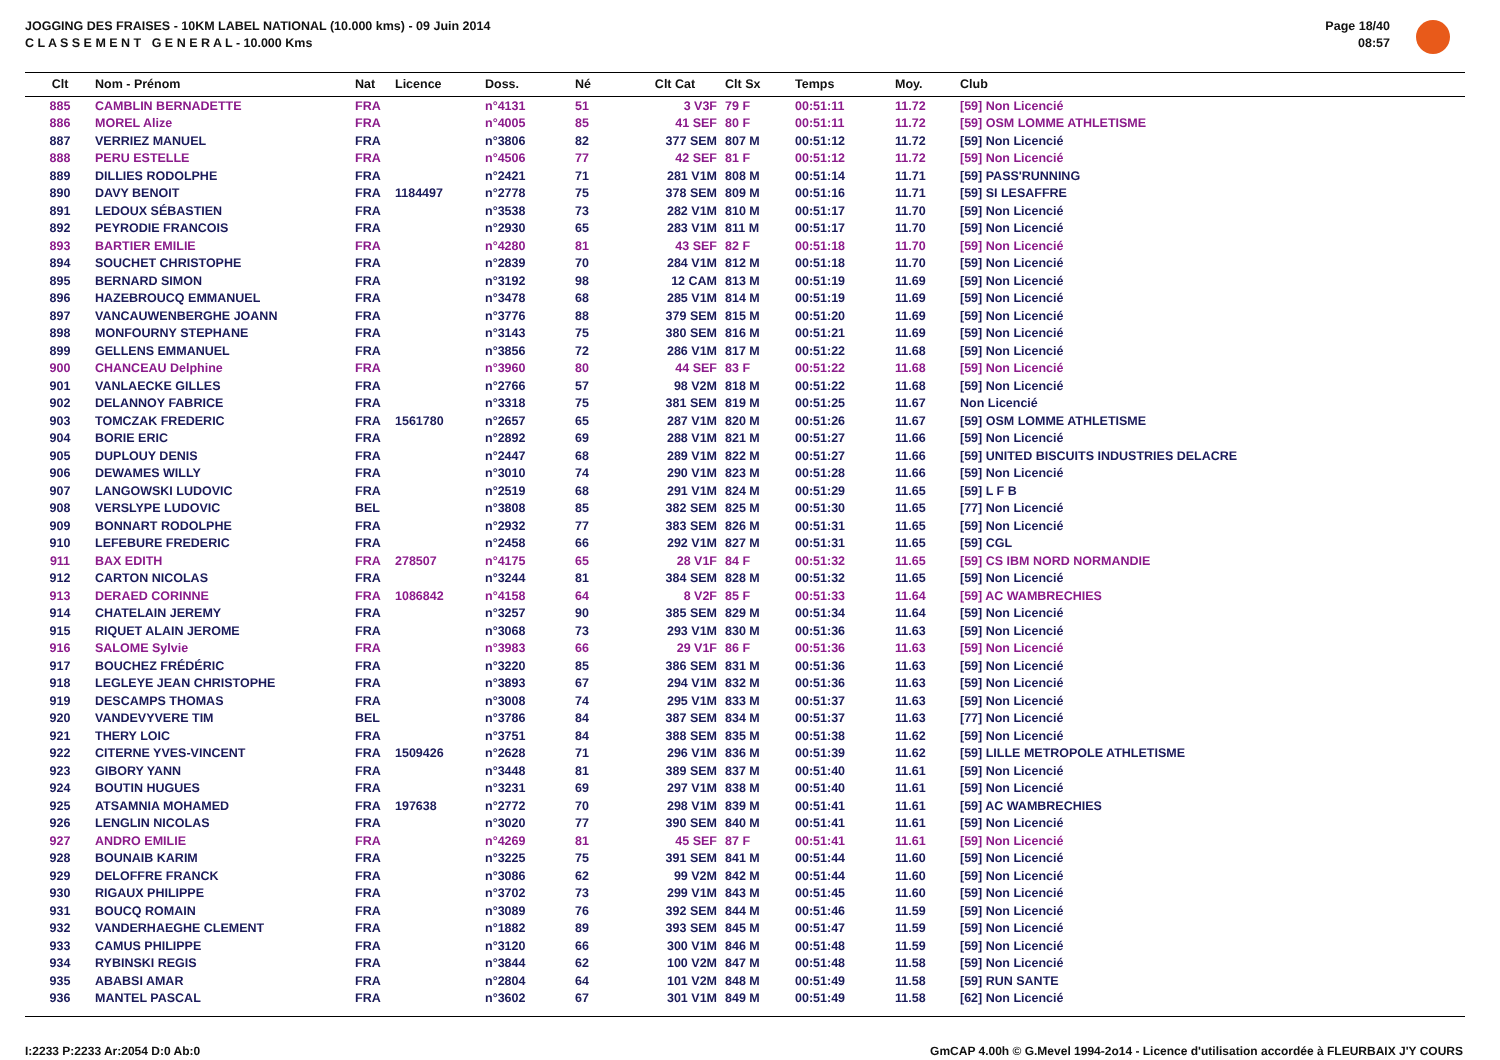JOGGING DES FRAISES - 10KM LABEL NATIONAL (10.000 kms) - 09 Juin 2014
C L A S S E M E N T G E N E R A L - 10.000 Kms
Page 18/40
08:57
| Clt | Nom - Prénom | Nat | Licence | Doss. | Né | Clt Cat | Clt Sx | Temps | Moy. | Club |
| --- | --- | --- | --- | --- | --- | --- | --- | --- | --- | --- |
| 885 | CAMBLIN BERNADETTE | FRA | | n°4131 | 51 | 3 V3F | 79 F | 00:51:11 | 11.72 | [59] Non Licencié |
| 886 | MOREL Alize | FRA | | n°4005 | 85 | 41 SEF | 80 F | 00:51:11 | 11.72 | [59] OSM LOMME ATHLETISME |
| 887 | VERRIEZ MANUEL | FRA | | n°3806 | 82 | 377 SEM | 807 M | 00:51:12 | 11.72 | [59] Non Licencié |
| 888 | PERU ESTELLE | FRA | | n°4506 | 77 | 42 SEF | 81 F | 00:51:12 | 11.72 | [59] Non Licencié |
| 889 | DILLIES RODOLPHE | FRA | | n°2421 | 71 | 281 V1M | 808 M | 00:51:14 | 11.71 | [59] PASS'RUNNING |
| 890 | DAVY BENOIT | FRA | 1184497 | n°2778 | 75 | 378 SEM | 809 M | 00:51:16 | 11.71 | [59] SI LESAFFRE |
| 891 | LEDOUX SÉBASTIEN | FRA | | n°3538 | 73 | 282 V1M | 810 M | 00:51:17 | 11.70 | [59] Non Licencié |
| 892 | PEYRODIE FRANCOIS | FRA | | n°2930 | 65 | 283 V1M | 811 M | 00:51:17 | 11.70 | [59] Non Licencié |
| 893 | BARTIER EMILIE | FRA | | n°4280 | 81 | 43 SEF | 82 F | 00:51:18 | 11.70 | [59] Non Licencié |
| 894 | SOUCHET CHRISTOPHE | FRA | | n°2839 | 70 | 284 V1M | 812 M | 00:51:18 | 11.70 | [59] Non Licencié |
| 895 | BERNARD SIMON | FRA | | n°3192 | 98 | 12 CAM | 813 M | 00:51:19 | 11.69 | [59] Non Licencié |
| 896 | HAZEBROUCQ EMMANUEL | FRA | | n°3478 | 68 | 285 V1M | 814 M | 00:51:19 | 11.69 | [59] Non Licencié |
| 897 | VANCAUWENBERGHE JOANN | FRA | | n°3776 | 88 | 379 SEM | 815 M | 00:51:20 | 11.69 | [59] Non Licencié |
| 898 | MONFOURNY STEPHANE | FRA | | n°3143 | 75 | 380 SEM | 816 M | 00:51:21 | 11.69 | [59] Non Licencié |
| 899 | GELLENS EMMANUEL | FRA | | n°3856 | 72 | 286 V1M | 817 M | 00:51:22 | 11.68 | [59] Non Licencié |
| 900 | CHANCEAU Delphine | FRA | | n°3960 | 80 | 44 SEF | 83 F | 00:51:22 | 11.68 | [59] Non Licencié |
| 901 | VANLAECKE GILLES | FRA | | n°2766 | 57 | 98 V2M | 818 M | 00:51:22 | 11.68 | [59] Non Licencié |
| 902 | DELANNOY FABRICE | FRA | | n°3318 | 75 | 381 SEM | 819 M | 00:51:25 | 11.67 | Non Licencié |
| 903 | TOMCZAK FREDERIC | FRA | 1561780 | n°2657 | 65 | 287 V1M | 820 M | 00:51:26 | 11.67 | [59] OSM LOMME ATHLETISME |
| 904 | BORIE ERIC | FRA | | n°2892 | 69 | 288 V1M | 821 M | 00:51:27 | 11.66 | [59] Non Licencié |
| 905 | DUPLOUY DENIS | FRA | | n°2447 | 68 | 289 V1M | 822 M | 00:51:27 | 11.66 | [59] UNITED BISCUITS INDUSTRIES DELACRE |
| 906 | DEWAMES WILLY | FRA | | n°3010 | 74 | 290 V1M | 823 M | 00:51:28 | 11.66 | [59] Non Licencié |
| 907 | LANGOWSKI LUDOVIC | FRA | | n°2519 | 68 | 291 V1M | 824 M | 00:51:29 | 11.65 | [59] L F B |
| 908 | VERSLYPE LUDOVIC | BEL | | n°3808 | 85 | 382 SEM | 825 M | 00:51:30 | 11.65 | [77] Non Licencié |
| 909 | BONNART RODOLPHE | FRA | | n°2932 | 77 | 383 SEM | 826 M | 00:51:31 | 11.65 | [59] Non Licencié |
| 910 | LEFEBURE FREDERIC | FRA | | n°2458 | 66 | 292 V1M | 827 M | 00:51:31 | 11.65 | [59] CGL |
| 911 | BAX EDITH | FRA | 278507 | n°4175 | 65 | 28 V1F | 84 F | 00:51:32 | 11.65 | [59] CS IBM NORD NORMANDIE |
| 912 | CARTON NICOLAS | FRA | | n°3244 | 81 | 384 SEM | 828 M | 00:51:32 | 11.65 | [59] Non Licencié |
| 913 | DERAED CORINNE | FRA | 1086842 | n°4158 | 64 | 8 V2F | 85 F | 00:51:33 | 11.64 | [59] AC WAMBRECHIES |
| 914 | CHATELAIN JEREMY | FRA | | n°3257 | 90 | 385 SEM | 829 M | 00:51:34 | 11.64 | [59] Non Licencié |
| 915 | RIQUET ALAIN JEROME | FRA | | n°3068 | 73 | 293 V1M | 830 M | 00:51:36 | 11.63 | [59] Non Licencié |
| 916 | SALOME Sylvie | FRA | | n°3983 | 66 | 29 V1F | 86 F | 00:51:36 | 11.63 | [59] Non Licencié |
| 917 | BOUCHEZ FRÉDÉRIC | FRA | | n°3220 | 85 | 386 SEM | 831 M | 00:51:36 | 11.63 | [59] Non Licencié |
| 918 | LEGLEYE JEAN CHRISTOPHE | FRA | | n°3893 | 67 | 294 V1M | 832 M | 00:51:36 | 11.63 | [59] Non Licencié |
| 919 | DESCAMPS THOMAS | FRA | | n°3008 | 74 | 295 V1M | 833 M | 00:51:37 | 11.63 | [59] Non Licencié |
| 920 | VANDEVYVERE TIM | BEL | | n°3786 | 84 | 387 SEM | 834 M | 00:51:37 | 11.63 | [77] Non Licencié |
| 921 | THERY LOIC | FRA | | n°3751 | 84 | 388 SEM | 835 M | 00:51:38 | 11.62 | [59] Non Licencié |
| 922 | CITERNE YVES-VINCENT | FRA | 1509426 | n°2628 | 71 | 296 V1M | 836 M | 00:51:39 | 11.62 | [59] LILLE METROPOLE ATHLETISME |
| 923 | GIBORY YANN | FRA | | n°3448 | 81 | 389 SEM | 837 M | 00:51:40 | 11.61 | [59] Non Licencié |
| 924 | BOUTIN HUGUES | FRA | | n°3231 | 69 | 297 V1M | 838 M | 00:51:40 | 11.61 | [59] Non Licencié |
| 925 | ATSAMNIA MOHAMED | FRA | 197638 | n°2772 | 70 | 298 V1M | 839 M | 00:51:41 | 11.61 | [59] AC WAMBRECHIES |
| 926 | LENGLIN NICOLAS | FRA | | n°3020 | 77 | 390 SEM | 840 M | 00:51:41 | 11.61 | [59] Non Licencié |
| 927 | ANDRO EMILIE | FRA | | n°4269 | 81 | 45 SEF | 87 F | 00:51:41 | 11.61 | [59] Non Licencié |
| 928 | BOUNAIB KARIM | FRA | | n°3225 | 75 | 391 SEM | 841 M | 00:51:44 | 11.60 | [59] Non Licencié |
| 929 | DELOFFRE FRANCK | FRA | | n°3086 | 62 | 99 V2M | 842 M | 00:51:44 | 11.60 | [59] Non Licencié |
| 930 | RIGAUX PHILIPPE | FRA | | n°3702 | 73 | 299 V1M | 843 M | 00:51:45 | 11.60 | [59] Non Licencié |
| 931 | BOUCQ ROMAIN | FRA | | n°3089 | 76 | 392 SEM | 844 M | 00:51:46 | 11.59 | [59] Non Licencié |
| 932 | VANDERHAEGHE CLEMENT | FRA | | n°1882 | 89 | 393 SEM | 845 M | 00:51:47 | 11.59 | [59] Non Licencié |
| 933 | CAMUS PHILIPPE | FRA | | n°3120 | 66 | 300 V1M | 846 M | 00:51:48 | 11.59 | [59] Non Licencié |
| 934 | RYBINSKI REGIS | FRA | | n°3844 | 62 | 100 V2M | 847 M | 00:51:48 | 11.58 | [59] Non Licencié |
| 935 | ABABSI AMAR | FRA | | n°2804 | 64 | 101 V2M | 848 M | 00:51:49 | 11.58 | [59] RUN SANTE |
| 936 | MANTEL PASCAL | FRA | | n°3602 | 67 | 301 V1M | 849 M | 00:51:49 | 11.58 | [62] Non Licencié |
I:2233 P:2233 Ar:2054 D:0 Ab:0
GmCAP 4.00h © G.Mevel 1994-2o14 - Licence d'utilisation accordée à FLEURBAIX J'Y COURS